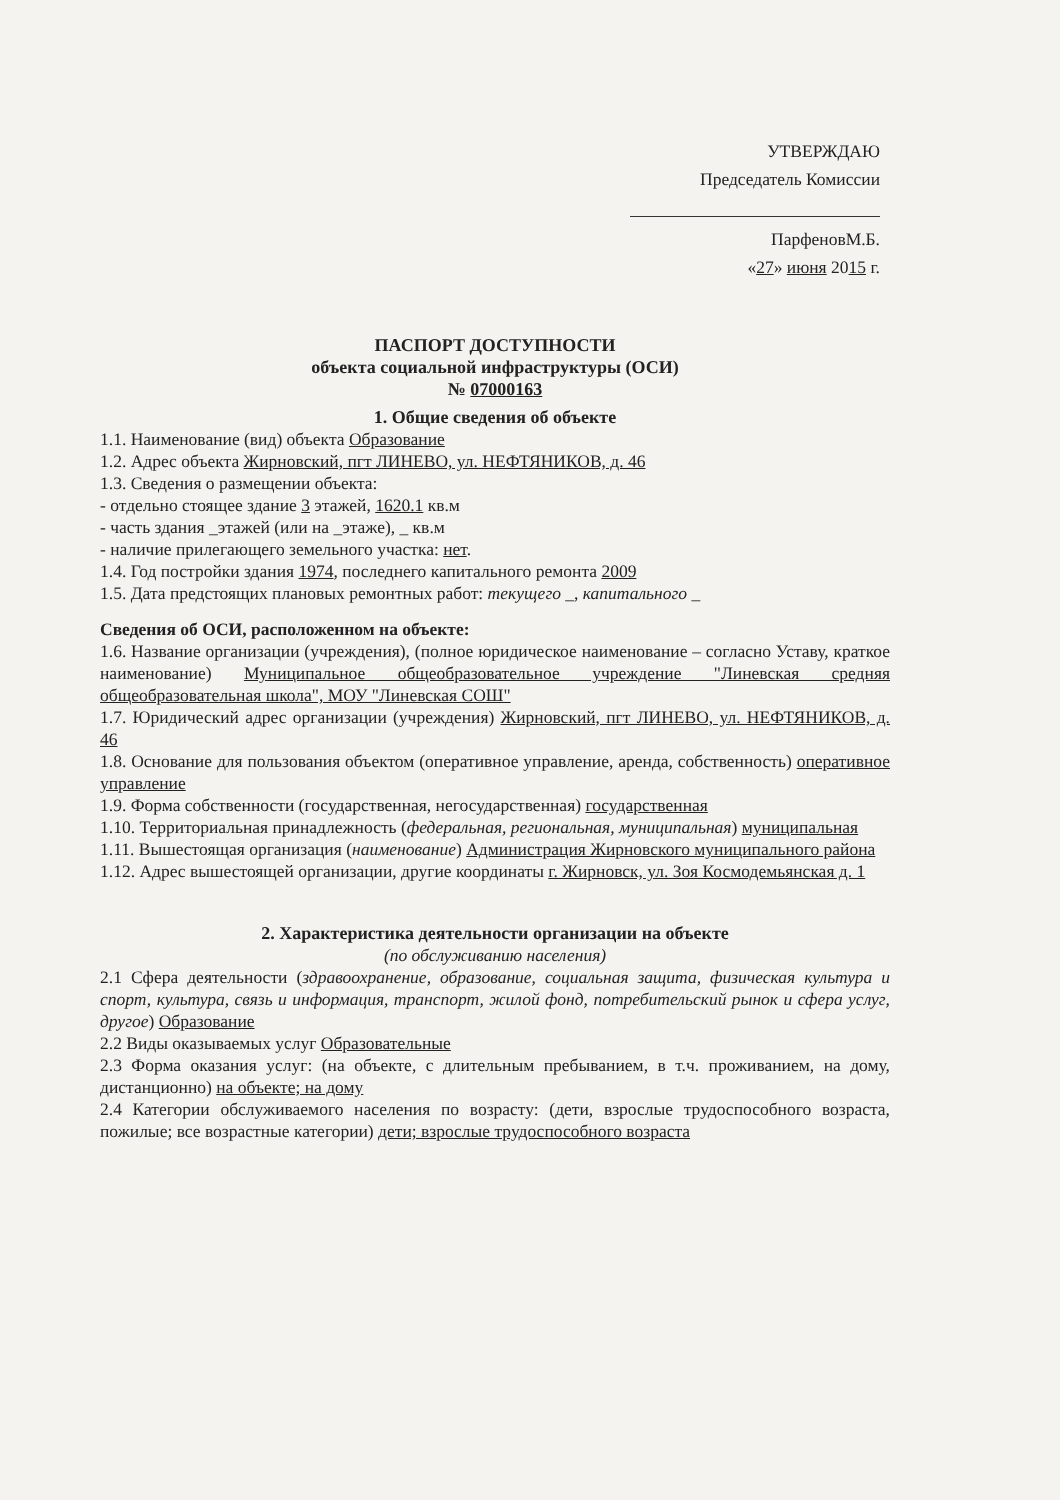УТВЕРЖДАЮ
Председатель Комиссии
ПарфеновМ.Б.
«27» июня 2015 г.
ПАСПОРТ ДОСТУПНОСТИ
объекта социальной инфраструктуры (ОСИ)
№ 07000163
1. Общие сведения об объекте
1.1. Наименование (вид) объекта Образование
1.2. Адрес объекта Жирновский, пгт ЛИНЕВО, ул. НЕФТЯНИКОВ, д. 46
1.3. Сведения о размещении объекта:
- отдельно стоящее здание 3 этажей, 1620.1 кв.м
- часть здания _этажей (или на _этаже), _ кв.м
- наличие прилегающего земельного участка: нет.
1.4. Год постройки здания 1974, последнего капитального ремонта 2009
1.5. Дата предстоящих плановых ремонтных работ: текущего _, капитального _
Сведения об ОСИ, расположенном на объекте:
1.6. Название организации (учреждения), (полное юридическое наименование – согласно Уставу, краткое наименование) Муниципальное общеобразовательное учреждение "Линевская средняя общеобразовательная школа", МОУ "Линевская СОШ"
1.7. Юридический адрес организации (учреждения) Жирновский, пгт ЛИНЕВО, ул. НЕФТЯНИКОВ, д. 46
1.8. Основание для пользования объектом (оперативное управление, аренда, собственность) оперативное управление
1.9. Форма собственности (государственная, негосударственная) государственная
1.10. Территориальная принадлежность (федеральная, региональная, муниципальная) муниципальная
1.11. Вышестоящая организация (наименование) Администрация Жирновского муниципального района
1.12. Адрес вышестоящей организации, другие координаты г. Жирновск, ул. Зоя Космодемьянская д. 1
2. Характеристика деятельности организации на объекте
(по обслуживанию населения)
2.1 Сфера деятельности (здравоохранение, образование, социальная защита, физическая культура и спорт, культура, связь и информация, транспорт, жилой фонд, потребительский рынок и сфера услуг, другое) Образование
2.2 Виды оказываемых услуг Образовательные
2.3 Форма оказания услуг: (на объекте, с длительным пребыванием, в т.ч. проживанием, на дому, дистанционно) на объекте; на дому
2.4 Категории обслуживаемого населения по возрасту: (дети, взрослые трудоспособного возраста, пожилые; все возрастные категории) дети; взрослые трудоспособного возраста